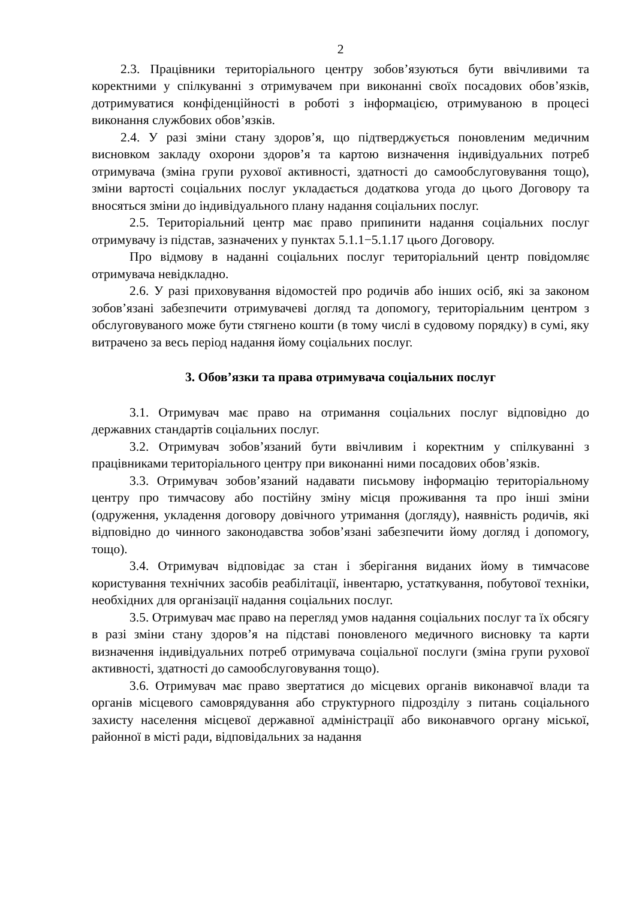2
2.3. Працівники територіального центру зобов’язуються бути ввічливими та коректними у спілкуванні з отримувачем при виконанні своїх посадових обов’язків, дотримуватися конфіденційності в роботі з інформацією, отримуваною в процесі виконання службових обов’язків.
2.4. У разі зміни стану здоров’я, що підтверджується поновленим медичним висновком закладу охорони здоров’я та картою визначення індивідуальних потреб отримувача (зміна групи рухової активності, здатності до самообслуговування тощо), зміни вартості соціальних послуг укладається додаткова угода до цього Договору та вносяться зміни до індивідуального плану надання соціальних послуг.
2.5. Територіальний центр має право припинити надання соціальних послуг отримувачу із підстав, зазначених у пунктах 5.1.1−5.1.17 цього Договору.
Про відмову в наданні соціальних послуг територіальний центр повідомляє отримувача невідкладно.
2.6. У разі приховування відомостей про родичів або інших осіб, які за законом зобов’язані забезпечити отримувачеві догляд та допомогу, територіальним центром з обслуговуваного може бути стягнено кошти (в тому числі в судовому порядку) в сумі, яку витрачено за весь період надання йому соціальних послуг.
3. Обов’язки та права отримувача соціальних послуг
3.1. Отримувач має право на отримання соціальних послуг відповідно до державних стандартів соціальних послуг.
3.2. Отримувач зобов’язаний бути ввічливим і коректним у спілкуванні з працівниками територіального центру при виконанні ними посадових обов’язків.
3.3. Отримувач зобов’язаний надавати письмову інформацію територіальному центру про тимчасову або постійну зміну місця проживання та про інші зміни (одруження, укладення договору довічного утримання (догляду), наявність родичів, які відповідно до чинного законодавства зобов’язані забезпечити йому догляд і допомогу, тощо).
3.4. Отримувач відповідає за стан і зберігання виданих йому в тимчасове користування технічних засобів реабілітації, інвентарю, устаткування, побутової техніки, необхідних для організації надання соціальних послуг.
3.5. Отримувач має право на перегляд умов надання соціальних послуг та їх обсягу в разі зміни стану здоров’я на підставі поновленого медичного висновку та карти визначення індивідуальних потреб отримувача соціальної послуги (зміна групи рухової активності, здатності до самообслуговування тощо).
3.6. Отримувач має право звертатися до місцевих органів виконавчої влади та органів місцевого самоврядування або структурного підрозділу з питань соціального захисту населення місцевої державної адміністрації або виконавчого органу міської, районної в місті ради, відповідальних за надання